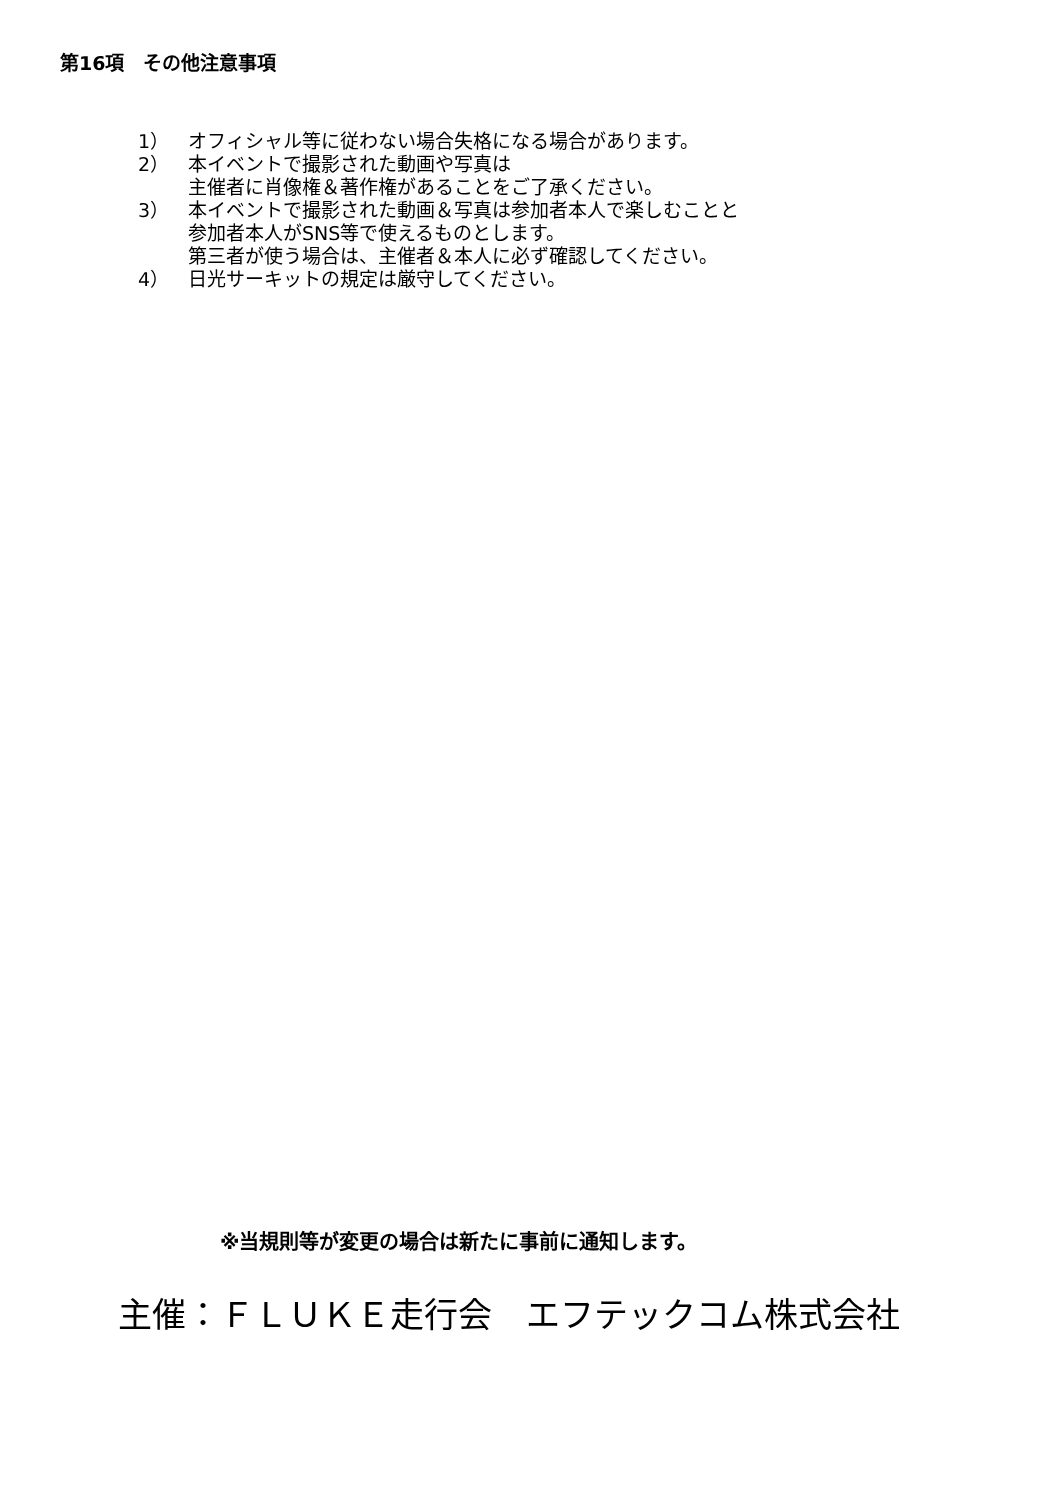第16項　その他注意事項
1） オフィシャル等に従わない場合失格になる場合があります。
2） 本イベントで撮影された動画や写真は
主催者に肖像権＆著作権があることをご了承ください。
3） 本イベントで撮影された動画＆写真は参加者本人で楽しむことと
参加者本人がSNS等で使えるものとします。
第三者が使う場合は、主催者＆本人に必ず確認してください。
4） 日光サーキットの規定は厳守してください。
※当規則等が変更の場合は新たに事前に通知します。
主催：ＦＬＵＫＥ走行会　エフテックコム株式会社